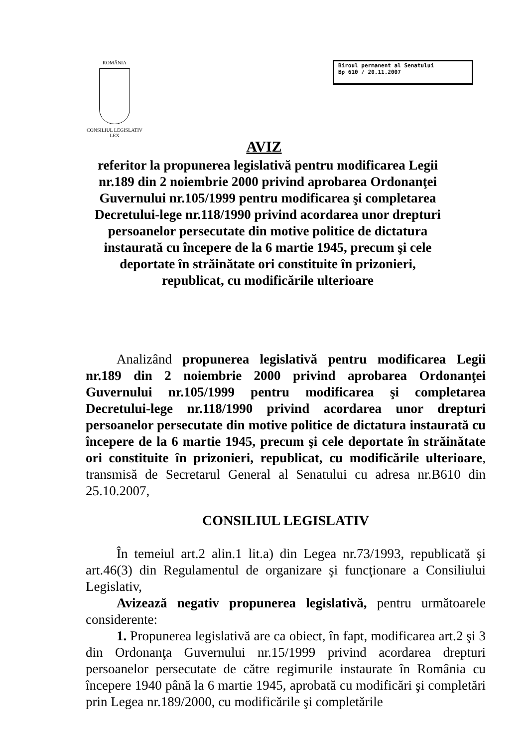ROMÂNIA
CONSILIUL LEGISLATIV
LEX
Biroul permanent al Senatului
Bp 610 / 20.11.2007
AVIZ
referitor la propunerea legislativă pentru modificarea Legii nr.189 din 2 noiembrie 2000 privind aprobarea Ordonanţei Guvernului nr.105/1999 pentru modificarea şi completarea Decretului-lege nr.118/1990 privind acordarea unor drepturi persoanelor persecutate din motive politice de dictatura instaurată cu începere de la 6 martie 1945, precum şi cele deportate în străinătate ori constituite în prizonieri, republicat, cu modificările ulterioare
Analizând propunerea legislativă pentru modificarea Legii nr.189 din 2 noiembrie 2000 privind aprobarea Ordonanţei Guvernului nr.105/1999 pentru modificarea şi completarea Decretului-lege nr.118/1990 privind acordarea unor drepturi persoanelor persecutate din motive politice de dictatura instaurată cu începere de la 6 martie 1945, precum şi cele deportate în străinătate ori constituite în prizonieri, republicat, cu modificările ulterioare, transmisă de Secretarul General al Senatului cu adresa nr.B610 din 25.10.2007,
CONSILIUL LEGISLATIV
În temeiul art.2 alin.1 lit.a) din Legea nr.73/1993, republicată şi art.46(3) din Regulamentul de organizare şi funcţionare a Consiliului Legislativ,
Avizează negativ propunerea legislativă, pentru următoarele considerente:
1. Propunerea legislativă are ca obiect, în fapt, modificarea art.2 şi 3 din Ordonanţa Guvernului nr.15/1999 privind acordarea drepturi persoanelor persecutate de către regimurile instaurate în România cu începere 1940 până la 6 martie 1945, aprobată cu modificări şi completări prin Legea nr.189/2000, cu modificările şi completările